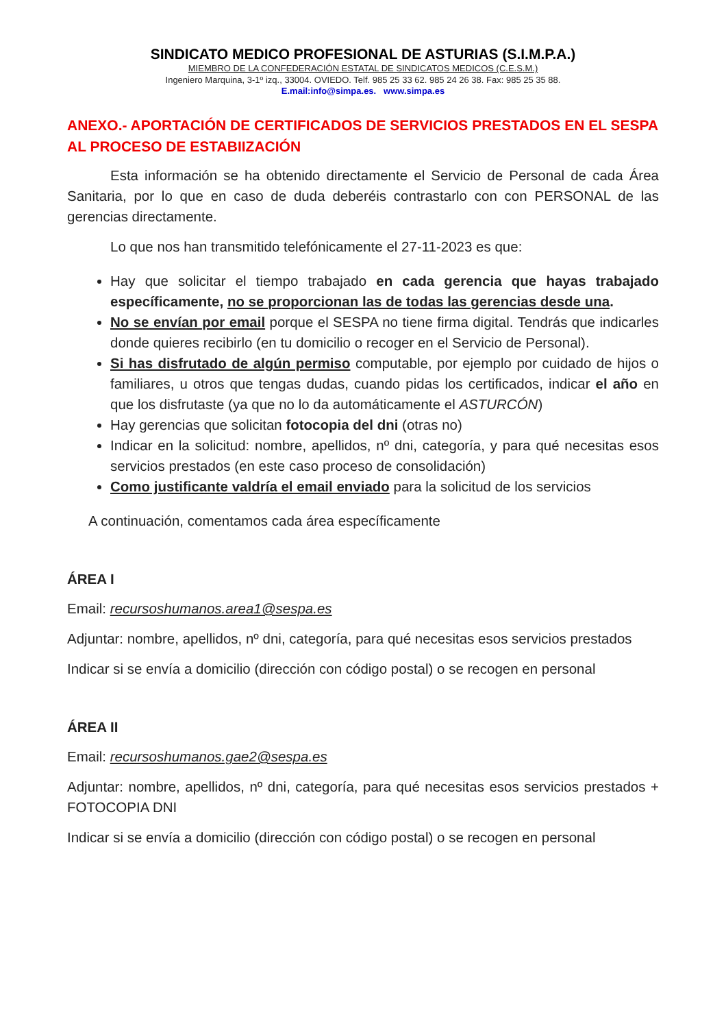SINDICATO MEDICO PROFESIONAL DE ASTURIAS (S.I.M.P.A.)
MIEMBRO DE LA CONFEDERACIÓN ESTATAL DE SINDICATOS MEDICOS (C.E.S.M.)
Ingeniero Marquina, 3-1º izq., 33004. OVIEDO. Telf. 985 25 33 62. 985 24 26 38. Fax: 985 25 35 88.
E.mail:info@simpa.es. www.simpa.es
ANEXO.- APORTACIÓN DE CERTIFICADOS DE SERVICIOS PRESTADOS EN EL SESPA AL PROCESO DE ESTABIIZACIÓN
Esta información se ha obtenido directamente el Servicio de Personal de cada Área Sanitaria, por lo que en caso de duda deberéis contrastarlo con con PERSONAL de las gerencias directamente.
Lo que nos han transmitido telefónicamente el 27-11-2023 es que:
Hay que solicitar el tiempo trabajado en cada gerencia que hayas trabajado específicamente, no se proporcionan las de todas las gerencias desde una.
No se envían por email porque el SESPA no tiene firma digital. Tendrás que indicarles donde quieres recibirlo (en tu domicilio o recoger en el Servicio de Personal).
Si has disfrutado de algún permiso computable, por ejemplo por cuidado de hijos o familiares, u otros que tengas dudas, cuando pidas los certificados, indicar el año en que los disfrutaste (ya que no lo da automáticamente el ASTURCÓN)
Hay gerencias que solicitan fotocopia del dni (otras no)
Indicar en la solicitud: nombre, apellidos, nº dni, categoría, y para qué necesitas esos servicios prestados (en este caso proceso de consolidación)
Como justificante valdría el email enviado para la solicitud de los servicios
A continuación, comentamos cada área específicamente
ÁREA I
Email: recursoshumanos.area1@sespa.es
Adjuntar: nombre, apellidos, nº dni, categoría, para qué necesitas esos servicios prestados
Indicar si se envía a domicilio (dirección con código postal) o se recogen en personal
ÁREA II
Email: recursoshumanos.gae2@sespa.es
Adjuntar: nombre, apellidos, nº dni, categoría, para qué necesitas esos servicios prestados + FOTOCOPIA DNI
Indicar si se envía a domicilio (dirección con código postal) o se recogen en personal